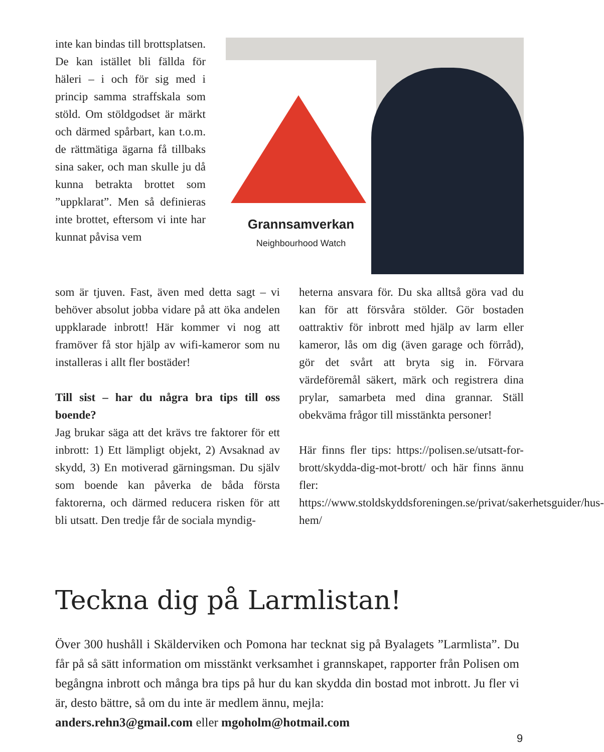inte kan bindas till brottsplatsen. De kan istället bli fällda för häleri – i och för sig med i princip samma straffskala som stöld. Om stöldgodset är märkt och därmed spårbart, kan t.o.m. de rättmätiga ägarna få tillbaks sina saker, och man skulle ju då kunna betrakta brottet som ”uppklarat”. Men så definieras inte brottet, eftersom vi inte har kunnat påvisa vem
Grannsamverkan
Neighbourhood Watch
som är tjuven. Fast, även med detta sagt – vi behöver absolut jobba vidare på att öka andelen uppklarade inbrott! Här kommer vi nog att framöver få stor hjälp av wifi-kameror som nu installeras i allt fler bostäder!
Till sist – har du några bra tips till oss boende?
Jag brukar säga att det krävs tre faktorer för ett inbrott: 1) Ett lämpligt objekt, 2) Avsaknad av skydd, 3) En motiverad gärningsman. Du själv som boende kan påverka de båda första faktorerna, och därmed reducera risken för att bli utsatt. Den tredje får de sociala myndig-
heterna ansvara för. Du ska alltså göra vad du kan för att försvåra stölder. Gör bostaden oattraktiv för inbrott med hjälp av larm eller kameror, lås om dig (även garage och förråd), gör det svårt att bryta sig in. Förvara värdeföremål säkert, märk och registrera dina prylar, samarbeta med dina grannar. Ställ obekväma frågor till misstänkta personer!
Här finns fler tips: https://polisen.se/utsatt-for-brott/skydda-dig-mot-brott/ och här finns ännu fler: https://www.stoldskyddsforeningen.se/privat/sakerhetsguider/hus-hem/
Teckna dig på Larmlistan!
Över 300 hushåll i Skälderviken och Pomona har tecknat sig på Byalagets ”Larmlista”. Du får på så sätt information om misstänkt verksamhet i grannskapet, rapporter från Polisen om begångna inbrott och många bra tips på hur du kan skydda din bostad mot inbrott. Ju fler vi är, desto bättre, så om du inte är medlem ännu, mejla:
anders.rehn3@gmail.com eller mgoholm@hotmail.com
9